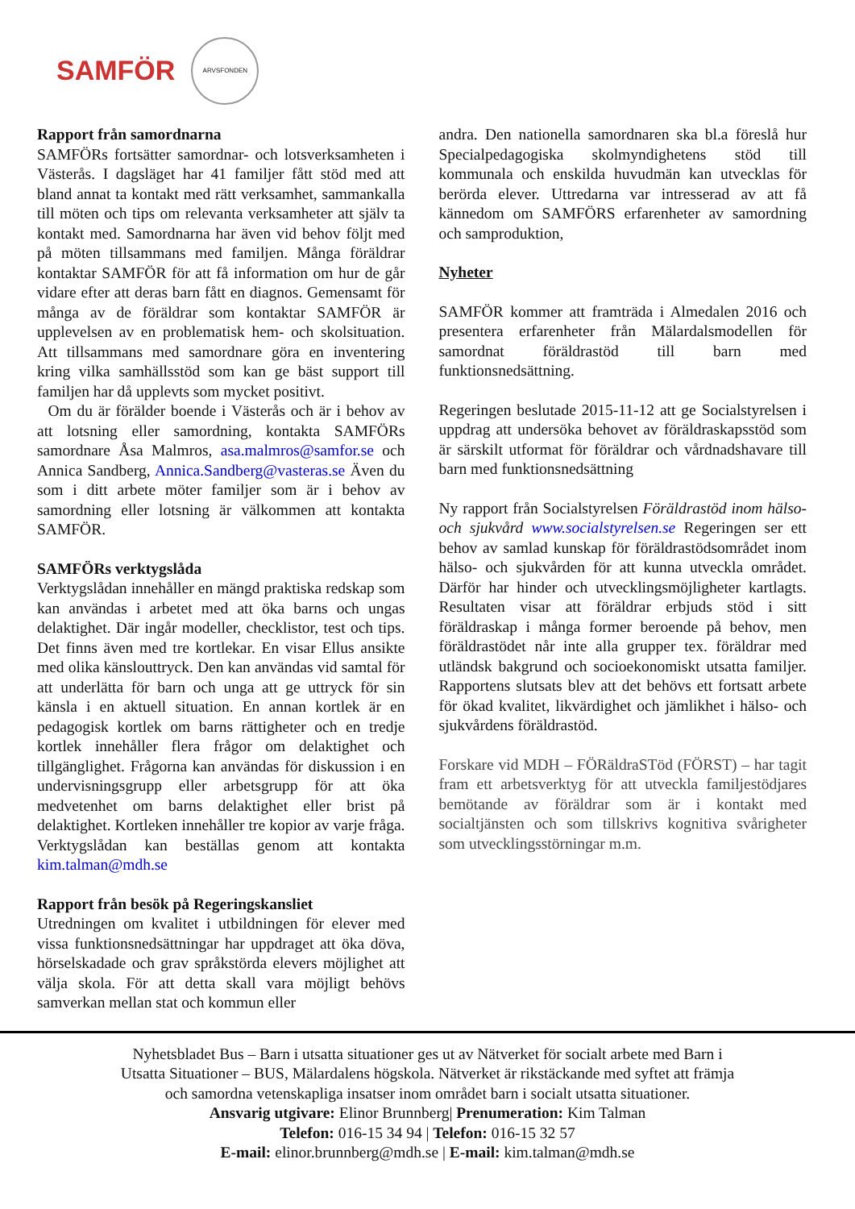SAMFÖR
ARVSFONDEN
Rapport från samordnarna
SAMFÖRs fortsätter samordnar- och lotsverksamheten i Västerås. I dagsläget har 41 familjer fått stöd med att bland annat ta kontakt med rätt verksamhet, sammankalla till möten och tips om relevanta verksamheter att själv ta kontakt med. Samordnarna har även vid behov följt med på möten tillsammans med familjen. Många föräldrar kontaktar SAMFÖR för att få information om hur de går vidare efter att deras barn fått en diagnos. Gemensamt för många av de föräldrar som kontaktar SAMFÖR är upplevelsen av en problematisk hem- och skolsituation. Att tillsammans med samordnare göra en inventering kring vilka samhällsstöd som kan ge bäst support till familjen har då upplevts som mycket positivt.
Om du är förälder boende i Västerås och är i behov av att lotsning eller samordning, kontakta SAMFÖRs samordnare Åsa Malmros, asa.malmros@samfor.se och Annica Sandberg, Annica.Sandberg@vasteras.se Även du som i ditt arbete möter familjer som är i behov av samordning eller lotsning är välkommen att kontakta SAMFÖR.
SAMFÖRs verktygslåda
Verktygslådan innehåller en mängd praktiska redskap som kan användas i arbetet med att öka barns och ungas delaktighet. Där ingår modeller, checklistor, test och tips. Det finns även med tre kortlekar. En visar Ellus ansikte med olika känslouttryck. Den kan användas vid samtal för att underlätta för barn och unga att ge uttryck för sin känsla i en aktuell situation. En annan kortlek är en pedagogisk kortlek om barns rättigheter och en tredje kortlek innehåller flera frågor om delaktighet och tillgänglighet. Frågorna kan användas för diskussion i en undervisningsgrupp eller arbetsgrupp för att öka medvetenhet om barns delaktighet eller brist på delaktighet. Kortleken innehåller tre kopior av varje fråga. Verktygslådan kan beställas genom att kontakta kim.talman@mdh.se
Rapport från besök på Regeringskansliet
Utredningen om kvalitet i utbildningen för elever med vissa funktionsnedsättningar har uppdraget att öka döva, hörselskadade och grav språkstörda elevers möjlighet att välja skola. För att detta skall vara möjligt behövs samverkan mellan stat och kommun eller
andra. Den nationella samordnaren ska bl.a föreslå hur Specialpedagogiska skolmyndighetens stöd till kommunala och enskilda huvudmän kan utvecklas för berörda elever. Uttredarna var intresserad av att få kännedom om SAMFÖRS erfarenheter av samordning och samproduktion,
Nyheter
SAMFÖR kommer att framträda i Almedalen 2016 och presentera erfarenheter från Mälardalsmodellen för samordnat föräldrastöd till barn med funktionsnedsättning.
Regeringen beslutade 2015-11-12 att ge Socialstyrelsen i uppdrag att undersöka behovet av föräldraskapsstöd som är särskilt utformat för föräldrar och vårdnadshavare till barn med funktionsnedsättning
Ny rapport från Socialstyrelsen Föräldrastöd inom hälso- och sjukvård www.socialstyrelsen.se Regeringen ser ett behov av samlad kunskap för föräldrastödsområdet inom hälso- och sjukvården för att kunna utveckla området. Därför har hinder och utvecklingsmöjligheter kartlagts. Resultaten visar att föräldrar erbjuds stöd i sitt föräldraskap i många former beroende på behov, men föräldrastödet når inte alla grupper tex. föräldrar med utländsk bakgrund och socioekonomiskt utsatta familjer. Rapportens slutsats blev att det behövs ett fortsatt arbete för ökad kvalitet, likvärdighet och jämlikhet i hälso- och sjukvårdens föräldrastöd.
Forskare vid MDH – FÖRäldraSTöd (FÖRST) – har tagit fram ett arbetsverktyg för att utveckla familjestödjares bemötande av föräldrar som är i kontakt med socialtjänsten och som tillskrivs kognitiva svårigheter som utvecklingsstörningar m.m.
Nyhetsbladet Bus – Barn i utsatta situationer ges ut av Nätverket för socialt arbete med Barn i
Utsatta Situationer – BUS, Mälardalens högskola. Nätverket är rikstäckande med syftet att främja
och samordna vetenskapliga insatser inom området barn i socialt utsatta situationer.
Ansvarig utgivare: Elinor Brunnberg| Prenumeration: Kim Talman
Telefon: 016-15 34 94 | Telefon: 016-15 32 57
E-mail: elinor.brunnberg@mdh.se | E-mail: kim.talman@mdh.se